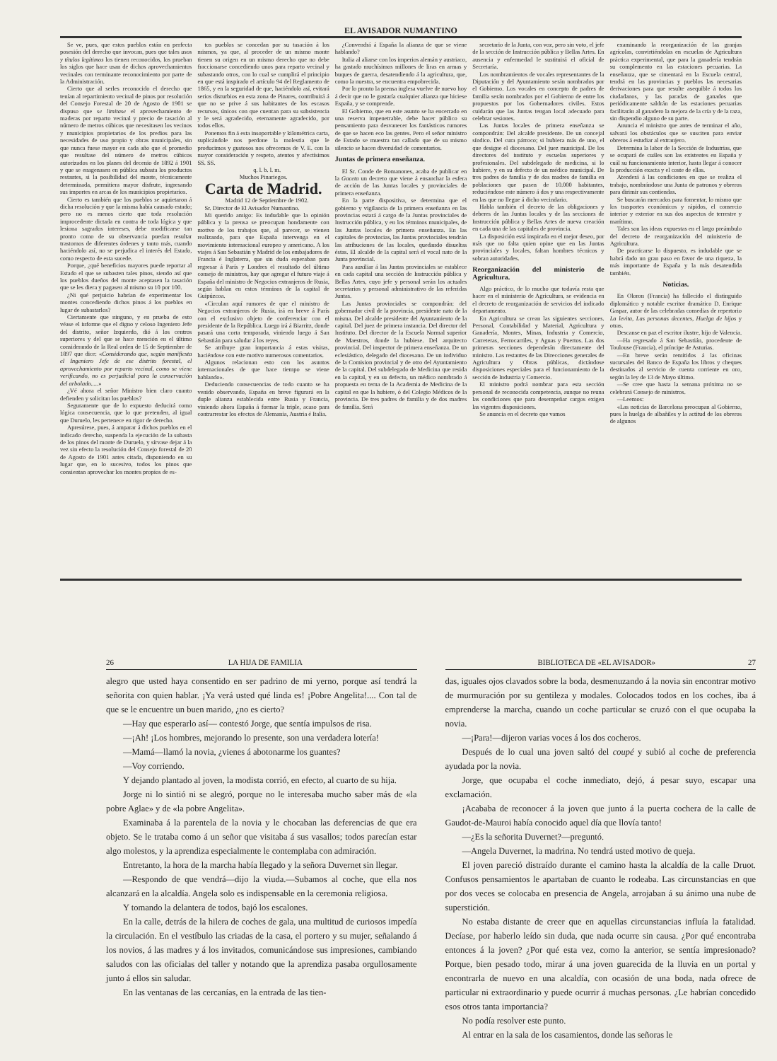EL AVISADOR NUMANTINO
Se ve, pues, que estos pueblos están en perfecta posesión del derecho que invocan, pues que tales usos y títulos legítimos los tienen reconocidos, los prueban los siglos que hace usan de dichos aprovechamientos vecinales con terminante reconocimiento por parte de la Administración.
Cierto que al serles reconocido el derecho que tenían al repartimiento vecinal de pinos por resolución del Consejo Forestal de 20 de Agosto de 1901 se dispuso que se limitase el aprovechamiento de maderas por reparto vecinal y precio de tasación al número de metros cúbicos que necesitasen los vecinos y municipios propietarios de los predios para las necesidades de uso propio y obras municipales, sin que nunca fuese mayor en cada año que el promedio que resultase del número de metros cúbicos autorizados en los planes del decenio de 1892 á 1901 y que se enagenasen en pública subasta los productos restantes, si la posibilidad del monte, técnicamente determinada, permitiera mayor disfrute, ingresando sus importes en arcas de los municipios propietarios.
Cierto es también que los pueblos se aquietaron á dicha resolución y que la misma había causado estado; pero no es menos cierto que toda resolución improcedente dictada en contra de toda lógica y que lesiona sagrados intereses, debe modificarse tan pronto como de su observancia puedan resultar trastornos de diferentes órdenes y tanto más, cuando haciéndolo así, no se perjudica el interés del Estado, como respecto de esta sucede.
Porque, ¿qué beneficios mayores puede reportar al Estado el que se subasten tales pinos, siendo así que los pueblos dueños del monte aceptasen la tasación que se les diera y pagasen al mismo su 10 por 100.
¿Ni qué perjuicio habrían de experimentar los montes concediendo dichos pinos á los pueblos en lugar de subastarlos?
Ciertamente que ninguno, y en prueba de esto véase el informe que el digno y celoso Ingeniero Jefe del distrito, señor Izquierdo, dió á los centros superiores y del que se hace mención en el último considerando de la Real orden de 15 de Septiembre de 1897 que dice: «Considerando que, según manifiesta el Ingeniero Jefe de ese distrito forestal, el aprovechamiento por reparto vecinal, como se viene verificando, no es perjudicial para la conservación del arbolado.....»
¿Vé ahora el señor Ministro bien claro cuanto defienden y solicitan los pueblos?
Seguramente que de lo expuesto deducirá como lógica consecuencia, que lo que pretenden, al igual que Duruelo, les pertenece en rigor de derecho.
Apresúrese, pues, á amparar á dichos pueblos en el indicado derecho, suspenda la ejecución de la subasta de los pinos del monte de Duruelo, y sírvase dejar á la vez sin efecto la resolución del Consejo forestal de 20 de Agosto de 1901 antes citada, disponiendo en su lugar que, en lo sucesivo, todos los pinos que consientan aprovechar los montes propios de es-
tos pueblos se concedan por su tasación á los mismos, ya que, al proceder de un mismo monte tienen su origen en un mismo derecho que no debe fraccionarse concediendo unos para reparto vecinal y subastando otros, con lo cual se cumplirá el principio en que está inspirado el artículo 94 del Reglamento de 1865, y en la seguridad de que, haciéndolo así, evitará serios disturbios en esta zona de Pinares, contribuirá á que no se prive á sus habitantes de los escasos recursos, únicos con que cuentan para su subsistencia y le será agradecido, eternamente agradecido, por todos ellos.
Ponemos fin á esta insoportable y kilométrica carta, suplicándole nos perdone la molestia que le producimos y gustosos nos ofrecemos de V. E. con la mayor consideración y respeto, atentos y afectísimos SS. SS.
q. l. b. l. m.
Muchos Pinariegos.
Carta de Madrid.
Madrid 12 de Septiembre de 1902.
Sr. Director de El Avisador Numantino.
Mi querido amigo: Es indudable que la opinión pública y la prensa se preocupan hondamente con motivo de los trabajos que, al parecer, se vienen realizando, para que España intervenga en el movimiento internacional europeo y americano. A los viajes á San Sebastián y Madrid de los embajadores de Francia é Inglaterra, que sin duda esperaban para regresar á París y Londres el resultado del último consejo de ministros, hay que agregar el futuro viaje á España del ministro de Negocios extranjeros de Rusia, según hablan en estos términos de la capital de Guipúzcoa.
«Circulan aquí rumores de que el ministro de Negocios extranjeros de Rusia, irá en breve á París con el exclusivo objeto de conferenciar con el presidente de la República. Luego irá á Biarritz, donde pasará una corta temporada, viniendo luego á San Sebastián para saludar á los reyes.
Se atribuye gran importancia á estas visitas, haciéndose con este motivo numerosos comentarios.
Algunos relacionan esto con los asuntos internacionales de que hace tiempo se viene hablando».
Deduciendo consecuencias de todo cuanto se ha venido observando, España en breve figurará en la duple alianza establecida entre Rusia y Francia, viniendo ahora España á formar la triple, acaso para contrarrestar los efectos de Alemania, Austria é Italia.
¿Convendrá á España la alianza de que se viene hablando?
Italia al aliarse con los imperios alemán y austriaco, ha gastado muchísimos millones de liras en armas y buques de guerra, desatendiendo á la agricultura, que, como la nuestra, se encuentra empobrecida.
Por lo pronto la prensa inglesa vuelve de nuevo hoy á decir que no le gustaría cualquier alianza que hiciese España, y se comprende.
El Gobierno, que en este asunto se ha encerrado en una reserva impenetrable, debe hacer público su pensamiento para desvanecer los fantásticos rumores de que se hacen eco las gentes. Pero el señor ministro de Estado se muestra tan callado que de su mismo silencio se hacen diversidad de comentarios.
Juntas de primera enseñanza.
El Sr. Conde de Romanones, acaba de publicar en la Gaceta un decreto que viene á ensanchar la esfera de acción de las Juntas locales y provinciales de primera enseñanza.
En la parte dispositiva, se determina que el gobierno y vigilancia de la primera enseñanza en las provincias estará á cargo de la Juntas provinciales de Instrucción pública, y en los términos municipales, de las Juntas locales de primera enseñanza. En las capitales de provincias, las Juntas provinciales tendrán las atribuciones de las locales, quedando disueltas éstas. El alcalde de la capital será el vocal nato de la Junta provincial.
Para auxiliar á las Juntas provinciales se establece en cada capital una sección de Instrucción pública y Bellas Artes, cuyo jefe y personal serán los actuales secretarios y personal administrativo de las referidas Juntas.
Las Juntas provinciales se compondrán: del gobernador civil de la provincia, presidente nato de la misma. Del alcalde presidente del Ayuntamiento de la capital. Del juez de primera instancia. Del director del Instituto. Del director de la Escuela Normal superior de Maestros, donde la hubiese. Del arquitecto provincial. Del inspector de primera enseñanza. De un eclesiástico, delegado del diocesano. De un individuo de la Comision provincial y de otro del Ayuntamiento de la capital. Del subdelegado de Medicina que resida en la capital, y en su defecto, un médico nombrado á propuesta en terna de la Academia de Medicina de la capital en que la hubiere, ó del Colegio Médicos de la provincia. De tres padres de familia y de dos madres de familia. Será
secretario de la Junta, con voz, pero sin voto, el jefe de la sección de Instrucción pública y Bellas Artes. En ausencia y enfermedad le sustituirá el oficial de Secretaría.
Los nombramientos de vocales representantes de la Diputación y del Ayuntamiento serán nombrados por el Gobierno. Los vocales en concepto de padres de familia serán nombrados por el Gobierno de entre los propuestos por los Gobernadores civiles. Estos cuidarán que las Juntas tengan local adecuado para celebrar sesiones.
Las Juntas locales de primera enseñanza se compondrán: Del alcalde presidente. De un concejal síndico. Del cura párroco; si hubiera más de uno, el que designe el diocesano. Del juez municipal. De los directores del instituto y escuelas superiores y profesionales. Del subdelegado de medicina, si lo hubiere, y en su defecto de un médico municipal. De tres padres de familia y de dos madres de familia en poblaciones que pasen de 10.000 habitantes, reduciéndose este número á dos y una respectivamente en las que no llegue á dicho vecindario.
Habla también el decreto de las obligaciones y deberes de las Juntas locales y de las secciones de Instrucción pública y Bellas Artes de nueva creación en cada una de las capitales de provincia.
La disposición está inspirada en el mejor deseo, por más que no falta quien opine que en las Juntas provinciales y locales, faltan hombres técnicos y sobran autoridades.
Reorganización del ministerio de Agricultura.
Algo práctico, de lo mucho que todavía resta que hacer en el ministerio de Agricultura, se evidencia en el decreto de reorganización de servicios del indicado departamento.
En Agricultura se crean las siguientes secciones. Personal, Contabilidad y Material, Agricultura y Ganadería, Montes, Minas, Industria y Comercio, Carreteras, Ferrocarriles, y Aguas y Puertos. Las dos primeras secciones dependerán directamente del ministro. Las restantes de las Direcciones generales de Agricultura y Obras públicas, dictándose disposiciones especiales para el funcionamiento de la sección de Industria y Comercio.
El ministro podrá nombrar para esta sección personal de reconocida competencia, aunque no reuna las condiciones que para desempeñar cargos exigen las vigentes disposiciones.
Se anuncia en el decreto que vamos
examinando la reorganización de las granjas agrícolas, convirtiéndolas en escuelas de Agricultura práctica experimental, que para la ganadería tendrán su complemento en las estaciones pecuarias. La enseñanza, que se cimentará en la Escuela central, tendrá en las provincias y pueblos las necesarias derivaciones para que resulte asequible á todos los ciudadanos, y las paradas de ganados que periódicamente saldrán de las estaciones pecuarias facilitarán al ganadero la mejora de la cría y de la raza, sin dispendio alguno de su parte.
Anuncia el ministro que antes de terminar el año, salvará los obstáculos que se susciten para enviar obreros á estudiar al extranjero.
Determina la labor de la Sección de Industrias, que se ocupará de cuáles son las existentes en España y cuál su funcionamiento interior, hasta llegar á conocer la producción exacta y el coste de ellas.
Atenderá á las condiciones en que se realiza el trabajo, nombrándose una Junta de patronos y obreros para dirimir sus contiendas.
Se buscarán mercados para fomentar, lo mismo que los trasportes económicos y rápidos, el comercio interior y exterior en sus dos aspectos de terrestre y marítimo.
Tales son las ideas expuestas en el largo preámbulo del decreto de reorganización del ministerio de Agricultura.
De practicarse lo dispuesto, es indudable que se habrá dado un gran paso en favor de una riqueza, la más importante de España y la más desatendida también.
Noticias.
En Oloron (Francia) ha fallecido el distinguido diplomático y notable escritor dramático D. Enrique Gaspar, autor de las celebradas comedias de repertorio La levita, Las personas decentes, Huelga de hijos y otras.
Descanse en paz el escritor ilustre, hijo de Valencia.
—Ha regresado á San Sebastián, procedente de Toulouse (Francia), el príncipe de Asturias.
—En breve serán remitidos á las oficinas sucursales del Banco de España los libros y cheques destinados al servicio de cuenta corriente en oro, según la ley de 13 de Mayo último.
—Se cree que hasta la semana próxima no se celebrará Consejo de ministros.
—Leemos:
«Las noticias de Barcelona preocupan al Gobierno, pues la huelga de albañiles y la actitud de los obreros de algunos
26 LA HIJA DE FAMILIA
alegro que usted haya consentido en ser padrino de mi yerno, porque así tendrá la señorita con quien hablar. ¡Ya verá usted qué linda es! ¡Pobre Angelita!.... Con tal de que se le encuentre un buen marido, ¿no es cierto?
—Hay que esperarlo así— contestó Jorge, que sentía impulsos de risa.
—¡Ah! ¡Los hombres, mejorando lo presente, son una verdadera lotería!
—Mamá—llamó la novia, ¿vienes á abotonarme los guantes?
—Voy corriendo.
Y dejando plantado al joven, la modista corrió, en efecto, al cuarto de su hija.
Jorge ni lo sintió ni se alegró, porque no le interesaba mucho saber más de «la pobre Aglae» y de «la pobre Angelita».
Examinaba á la parentela de la novia y le chocaban las deferencias de que era objeto. Se le trataba como á un señor que visitaba á sus vasallos; todos parecían estar algo molestos, y la aprendiza especialmente le contemplaba con admiración.
Entretanto, la hora de la marcha había llegado y la señora Duvernet sin llegar.
—Respondo de que vendrá—dijo la viuda.—Subamos al coche, que ella nos alcanzará en la alcaldía. Angela solo es indispensable en la ceremonia religiosa.
Y tomando la delantera de todos, bajó los escalones.
En la calle, detrás de la hilera de coches de gala, una multitud de curiosos impedía la circulación. En el vestíbulo las criadas de la casa, el portero y su mujer, señalando á los novios, á las madres y á los invitados, comunicándose sus impresiones, cambiando saludos con las oficialas del taller y notando que la aprendiza pasaba orgullosamente junto á ellos sin saludar.
En las ventanas de las cercanías, en la entrada de las tien-
BIBLIOTECA DE «EL AVISADOR» 27
das, iguales ojos clavados sobre la boda, desmenuzando á la novia sin encontrar motivo de murmuración por su gentileza y modales. Colocados todos en los coches, iba á emprenderse la marcha, cuando un coche particular se cruzó con el que ocupaba la novia.
—¡Para!—dijeron varias voces á los dos cocheros.
Después de lo cual una joven saltó del coupé y subió al coche de preferencia ayudada por la novia.
Jorge, que ocupaba el coche inmediato, dejó, á pesar suyo, escapar una exclamación.
¡Acababa de reconocer á la joven que junto á la puerta cochera de la calle de Gaudot-de-Mauroi había conocido aquel día que llovía tanto!
—¿Es la señorita Duvernet?—preguntó.
—Angela Duvernet, la madrina. No tendrá usted motivo de queja.
El joven pareció distraído durante el camino hasta la alcaldía de la calle Druot. Confusos pensamientos le apartaban de cuanto le rodeaba. Las circunstancias en que por dos veces se colocaba en presencia de Angela, arrojaban á su ánimo una nube de superstición.
No estaba distante de creer que en aquellas circunstancias influía la fatalidad. Decíase, por haberlo leído sin duda, que nada ocurre sin causa. ¿Por qué encontraba entonces á la joven? ¿Por qué esta vez, como la anterior, se sentía impresionado? Porque, bien pesado todo, mirar á una joven guarecida de la lluvia en un portal y encontrarla de nuevo en una alcaldía, con ocasión de una boda, nada ofrece de particular ni extraordinario y puede ocurrir á muchas personas. ¿Le habrían concedido esos otros tanta importancia?
No podía resolver este punto.
Al entrar en la sala de los casamientos, donde las señoras le